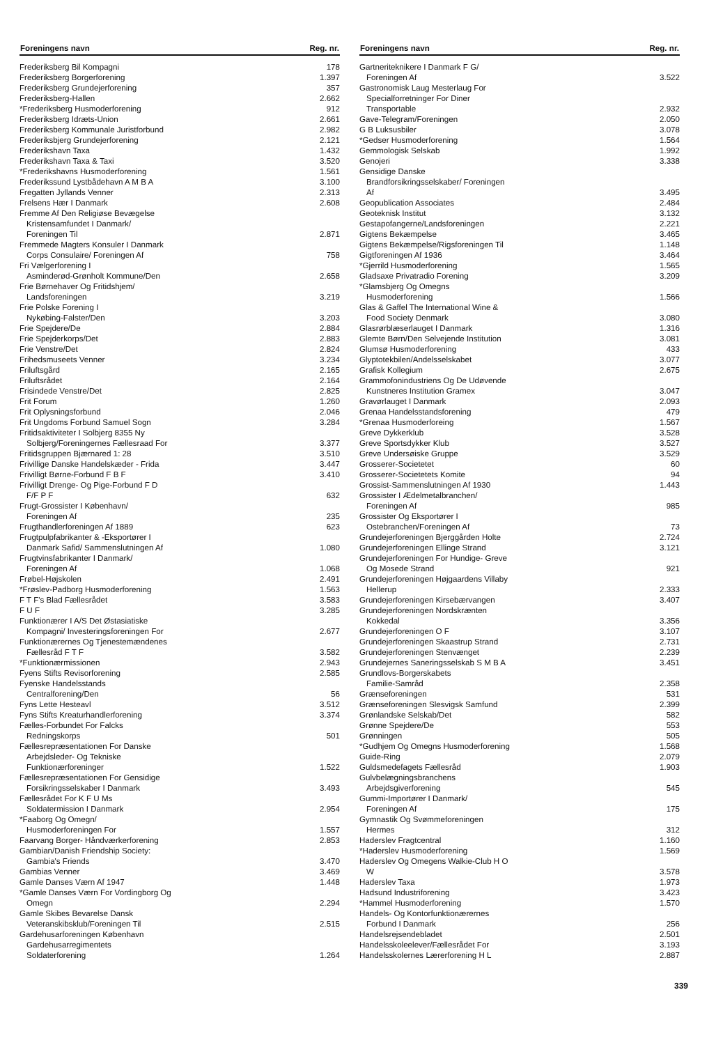| Foreningens navn | Reg. nr. |
| --- | --- |
| Frederiksberg Bil Kompagni | 178 |
| Frederiksberg Borgerforening | 1.397 |
| Frederiksberg Grundejerforening | 357 |
| Frederiksberg-Hallen | 2.662 |
| *Frederiksberg Husmoderforening | 912 |
| Frederiksberg Idræts-Union | 2.661 |
| Frederiksberg Kommunale Juristforbund | 2.982 |
| Frederiksbjerg Grundejerforening | 2.121 |
| Frederikshavn Taxa | 1.432 |
| Frederikshavn Taxa & Taxi | 3.520 |
| *Frederikshavns Husmoderforening | 1.561 |
| Frederikssund Lystbådehavn A M B A | 3.100 |
| Fregatten Jyllands Venner | 2.313 |
| Frelsens Hær I Danmark | 2.608 |
| Fremme Af Den Religiøse Bevægelse | |
| Kristensamfundet I Danmark/ | |
| Foreningen Til | 2.871 |
| Fremmede Magters Konsuler I Danmark | |
| Corps Consulaire/ Foreningen Af | 758 |
| Fri Vælgerforening I | |
| Asminderød-Grønholt Kommune/Den | 2.658 |
| Frie Børnehaver Og Fritidshjem/ | |
| Landsforeningen | 3.219 |
| Frie Polske Forening I | |
| Nykøbing-Falster/Den | 3.203 |
| Frie Spejdere/De | 2.884 |
| Frie Spejderkorps/Det | 2.883 |
| Frie Venstre/Det | 2.824 |
| Frihedsmuseets Venner | 3.234 |
| Friluftsgård | 2.165 |
| Friluftsrådet | 2.164 |
| Frisindede Venstre/Det | 2.825 |
| Frit Forum | 1.260 |
| Frit Oplysningsforbund | 2.046 |
| Frit Ungdoms Forbund Samuel Sogn | 3.284 |
| Fritidsaktiviteter I Solbjerg 8355 Ny | |
| Solbjerg/Foreningernes Fællesraad For | 3.377 |
| Fritidsgruppen Bjærnared 1: 28 | 3.510 |
| Frivillige Danske Handelskæder - Frida | 3.447 |
| Frivilligt Børne-Forbund F B F | 3.410 |
| Frivilligt Drenge- Og Pige-Forbund F D | |
| F/F P F | 632 |
| Frugt-Grossister I København/ | |
| Foreningen Af | 235 |
| Frugthandlerforeningen Af 1889 | 623 |
| Frugtpulpfabrikanter & -Eksportører I | |
| Danmark Safid/ Sammenslutningen Af | 1.080 |
| Frugtvinsfabrikanter I Danmark/ | |
| Foreningen Af | 1.068 |
| Frøbel-Højskolen | 2.491 |
| *Frøslev-Padborg Husmoderforening | 1.563 |
| F T F's Blad Fællesrådet | 3.583 |
| F U F | 3.285 |
| Funktionærer I A/S Det Østasiatiske | |
| Kompagni/ Investeringsforeningen For | 2.677 |
| Funktionærernes Og Tjenestemændenes | |
| Fællesråd F T F | 3.582 |
| *Funktionærmissionen | 2.943 |
| Fyens Stifts Revisorforening | 2.585 |
| Fyenske Handelsstands | |
| Centralforening/Den | 56 |
| Fyns Lette Hesteavl | 3.512 |
| Fyns Stifts Kreaturhandlerforening | 3.374 |
| Fælles-Forbundet For Falcks | |
| Redningskorps | 501 |
| Fællesrepræsentationen For Danske | |
| Arbejdsleder- Og Tekniske | |
| Funktionærforeninger | 1.522 |
| Fællesrepræsentationen For Gensidige | |
| Forsikringsselskaber I Danmark | 3.493 |
| Fællesrådet For K F U Ms | |
| Soldatermission I Danmark | 2.954 |
| *Faaborg Og Omegn/ | |
| Husmoderforeningen For | 1.557 |
| Faarvang Borger- Håndværkerforening | 2.853 |
| Gambian/Danish Friendship Society: | |
| Gambia's Friends | 3.470 |
| Gambias Venner | 3.469 |
| Gamle Danses Værn Af 1947 | 1.448 |
| *Gamle Danses Værn For Vordingborg Og | |
| Omegn | 2.294 |
| Gamle Skibes Bevarelse Dansk | |
| Veteranskibsklub/Foreningen Til | 2.515 |
| Gardehusarforeningen København | |
| Gardehusarregimentets | |
| Soldaterforening | 1.264 |
| Foreningens navn | Reg. nr. |
| --- | --- |
| Gartneriteknikere I Danmark F G/ | |
| Foreningen Af | 3.522 |
| Gastronomisk Laug Mesterlaug For | |
| Specialforretninger For Diner | |
| Transportable | 2.932 |
| Gave-Telegram/Foreningen | 2.050 |
| G B Luksusbiler | 3.078 |
| *Gedser Husmoderforening | 1.564 |
| Gemmologisk Selskab | 1.992 |
| Genojeri | 3.338 |
| Gensidige Danske | |
| Brandforsikringsselskaber/ Foreningen | |
| Af | 3.495 |
| Geopublication Associates | 2.484 |
| Geoteknisk Institut | 3.132 |
| Gestapofangerne/Landsforeningen | 2.221 |
| Gigtens Bekæmpelse | 3.465 |
| Gigtens Bekæmpelse/Rigsforeningen Til | 1.148 |
| Gigtforeningen Af 1936 | 3.464 |
| *Gjerrild Husmoderforening | 1.565 |
| Gladsaxe Privatradio Forening | 3.209 |
| *Glamsbjerg Og Omegns | |
| Husmoderforening | 1.566 |
| Glas & Gaffel The International Wine & | |
| Food Society Denmark | 3.080 |
| Glasrørblæserlauget I Danmark | 1.316 |
| Glemte Børn/Den Selvejende Institution | 3.081 |
| Glumsø Husmoderforening | 433 |
| Glyptotekbilen/Andelsselskabet | 3.077 |
| Grafisk Kollegium | 2.675 |
| Grammofonindustriens Og De Udøvende | |
| Kunstneres Institution Gramex | 3.047 |
| Gravørlauget I Danmark | 2.093 |
| Grenaa Handelsstandsforening | 479 |
| *Grenaa Husmoderforeing | 1.567 |
| Greve Dykkerklub | 3.528 |
| Greve Sportsdykker Klub | 3.527 |
| Greve Undersøiske Gruppe | 3.529 |
| Grosserer-Societetet | 60 |
| Grosserer-Societetets Komite | 94 |
| Grossist-Sammenslutningen Af 1930 | 1.443 |
| Grossister I Ædelmetalbranchen/ | |
| Foreningen Af | 985 |
| Grossister Og Eksportører I | |
| Ostebranchen/Foreningen Af | 73 |
| Grundejerforeningen Bjerggården Holte | 2.724 |
| Grundejerforeningen Ellinge Strand | 3.121 |
| Grundejerforeningen For Hundige- Greve | |
| Og Mosede Strand | 921 |
| Grundejerforeningen Højgaardens Villaby | |
| Hellerup | 2.333 |
| Grundejerforeningen Kirsebærvangen | 3.407 |
| Grundejerforeningen Nordskrænten | |
| Kokkedal | 3.356 |
| Grundejerforeningen O F | 3.107 |
| Grundejerforeningen Skaastrup Strand | 2.731 |
| Grundejerforeningen Stenvænget | 2.239 |
| Grundejernes Saneringsselskab S M B A | 3.451 |
| Grundlovs-Borgerskabets | |
| Familie-Samråd | 2.358 |
| Grænseforeningen | 531 |
| Grænseforeningen Slesvigsk Samfund | 2.399 |
| Grønlandske Selskab/Det | 582 |
| Grønne Spejdere/De | 553 |
| Grønningen | 505 |
| *Gudhjem Og Omegns Husmoderforening | 1.568 |
| Guide-Ring | 2.079 |
| Guldsmedefagets Fællesråd | 1.903 |
| Gulvbelægningsbranchens | |
| Arbejdsgiverforening | 545 |
| Gummi-Importører I Danmark/ | |
| Foreningen Af | 175 |
| Gymnastik Og Svømmeforeningen | |
| Hermes | 312 |
| Haderslev Fragtcentral | 1.160 |
| *Haderslev Husmoderforening | 1.569 |
| Haderslev Og Omegens Walkie-Club H O | |
| W | 3.578 |
| Haderslev Taxa | 1.973 |
| Hadsund Industriforening | 3.423 |
| *Hammel Husmoderforening | 1.570 |
| Handels- Og Kontorfunktionærernes | |
| Forbund I Danmark | 256 |
| Handelsrejsendebladet | 2.501 |
| Handelsskoleelever/Fællesrådet For | 3.193 |
| Handelsskolernes Lærerforening H L | 2.887 |
339